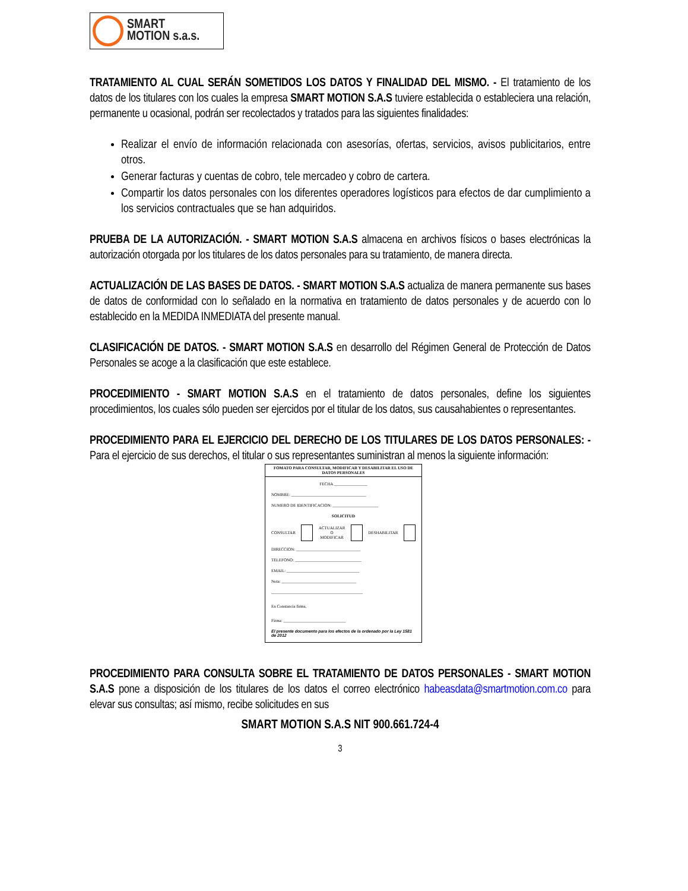SMART
MOTION s.a.s.
TRATAMIENTO AL CUAL SERÁN SOMETIDOS LOS DATOS Y FINALIDAD DEL MISMO. - El tratamiento de los datos de los titulares con los cuales la empresa SMART MOTION S.A.S tuviere establecida o estableciera una relación, permanente u ocasional, podrán ser recolectados y tratados para las siguientes finalidades:
Realizar el envío de información relacionada con asesorías, ofertas, servicios, avisos publicitarios, entre otros.
Generar facturas y cuentas de cobro, tele mercadeo y cobro de cartera.
Compartir los datos personales con los diferentes operadores logísticos para efectos de dar cumplimiento a los servicios contractuales que se han adquiridos.
PRUEBA DE LA AUTORIZACIÓN. - SMART MOTION S.A.S almacena en archivos físicos o bases electrónicas la autorización otorgada por los titulares de los datos personales para su tratamiento, de manera directa.
ACTUALIZACIÓN DE LAS BASES DE DATOS. - SMART MOTION S.A.S actualiza de manera permanente sus bases de datos de conformidad con lo señalado en la normativa en tratamiento de datos personales y de acuerdo con lo establecido en la MEDIDA INMEDIATA del presente manual.
CLASIFICACIÓN DE DATOS. - SMART MOTION S.A.S en desarrollo del Régimen General de Protección de Datos Personales se acoge a la clasificación que este establece.
PROCEDIMIENTO - SMART MOTION S.A.S en el tratamiento de datos personales, define los siguientes procedimientos, los cuales sólo pueden ser ejercidos por el titular de los datos, sus causahabientes o representantes.
PROCEDIMIENTO PARA EL EJERCICIO DEL DERECHO DE LOS TITULARES DE LOS DATOS PERSONALES: - Para el ejercicio de sus derechos, el titular o sus representantes suministran al menos la siguiente información:
FOMATO PARA CONSULTAR, MODIFICAR Y DESABILITAR EL USO DE DATOS PERSONALES
FECHA ________________
NOMBRE: ____________________________________
NUMERO DE IDENTIFICACION: ______________________
SOLICITUD
CONSULTAR ACTUALIZAR
O
MODIFICAR DESHABILITAR
DIRECCION: _______________________________
TELEFONO: ________________________________
EMAIL: ___________________________________
Nota: ____________________________________
____________________________________________
En Constancia firma,
Firma: ______________________________
El presente documento para los efectos de la ordenado por la Ley 1581 de 2012
PROCEDIMIENTO PARA CONSULTA SOBRE EL TRATAMIENTO DE DATOS PERSONALES - SMART MOTION S.A.S pone a disposición de los titulares de los datos el correo electrónico habeasdata@smartmotion.com.co para elevar sus consultas; así mismo, recibe solicitudes en sus
SMART MOTION S.A.S NIT 900.661.724-4
3